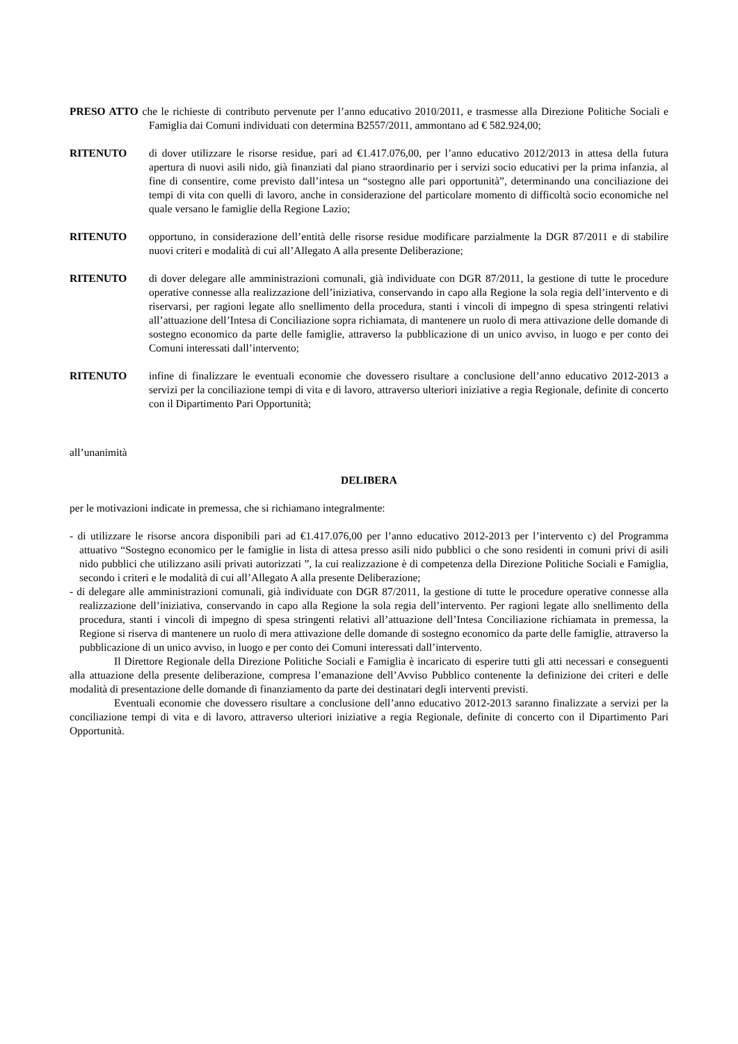PRESO ATTO che le richieste di contributo pervenute per l’anno educativo 2010/2011, e trasmesse alla Direzione Politiche Sociali e Famiglia dai Comuni individuati con determina B2557/2011, ammontano ad € 582.924,00;
RITENUTO di dover utilizzare le risorse residue, pari ad €1.417.076,00, per l’anno educativo 2012/2013 in attesa della futura apertura di nuovi asili nido, già finanziati dal piano straordinario per i servizi socio educativi per la prima infanzia, al fine di consentire, come previsto dall’intesa un “sostegno alle pari opportunità”, determinando una conciliazione dei tempi di vita con quelli di lavoro, anche in considerazione del particolare momento di difficoltà socio economiche nel quale versano le famiglie della Regione Lazio;
RITENUTO opportuno, in considerazione dell’entità delle risorse residue modificare parzialmente la DGR 87/2011 e di stabilire nuovi criteri e modalità di cui all’Allegato A alla presente Deliberazione;
RITENUTO di dover delegare alle amministrazioni comunali, già individuate con DGR 87/2011, la gestione di tutte le procedure operative connesse alla realizzazione dell’iniziativa, conservando in capo alla Regione la sola regia dell’intervento e di riservarsi, per ragioni legate allo snellimento della procedura, stanti i vincoli di impegno di spesa stringenti relativi all’attuazione dell’Intesa di Conciliazione sopra richiamata, di mantenere un ruolo di mera attivazione delle domande di sostegno economico da parte delle famiglie, attraverso la pubblicazione di un unico avviso, in luogo e per conto dei Comuni interessati dall’intervento;
RITENUTO infine di finalizzare le eventuali economie che dovessero risultare a conclusione dell’anno educativo 2012-2013 a servizi per la conciliazione tempi di vita e di lavoro, attraverso ulteriori iniziative a regia Regionale, definite di concerto con il Dipartimento Pari Opportunità;
all’unanimità
DELIBERA
per le motivazioni indicate in premessa, che si richiamano integralmente:
- di utilizzare le risorse ancora disponibili pari ad €1.417.076,00 per l’anno educativo 2012-2013 per l’intervento c) del Programma attuativo “Sostegno economico per le famiglie in lista di attesa presso asili nido pubblici o che sono residenti in comuni privi di asili nido pubblici che utilizzano asili privati autorizzati ”, la cui realizzazione è di competenza della Direzione Politiche Sociali e Famiglia, secondo i criteri e le modalità di cui all’Allegato A alla presente Deliberazione;
- di delegare alle amministrazioni comunali, già individuate con DGR 87/2011, la gestione di tutte le procedure operative connesse alla realizzazione dell’iniziativa, conservando in capo alla Regione la sola regia dell’intervento. Per ragioni legate allo snellimento della procedura, stanti i vincoli di impegno di spesa stringenti relativi all’attuazione dell’Intesa Conciliazione richiamata in premessa, la Regione si riserva di mantenere un ruolo di mera attivazione delle domande di sostegno economico da parte delle famiglie, attraverso la pubblicazione di un unico avviso, in luogo e per conto dei Comuni interessati dall’intervento.
Il Direttore Regionale della Direzione Politiche Sociali e Famiglia è incaricato di esperire tutti gli atti necessari e conseguenti alla attuazione della presente deliberazione, compresa l’emanazione dell’Avviso Pubblico contenente la definizione dei criteri e delle modalità di presentazione delle domande di finanziamento da parte dei destinatari degli interventi previsti.
Eventuali economie che dovessero risultare a conclusione dell’anno educativo 2012-2013 saranno finalizzate a servizi per la conciliazione tempi di vita e di lavoro, attraverso ulteriori iniziative a regia Regionale, definite di concerto con il Dipartimento Pari Opportunità.